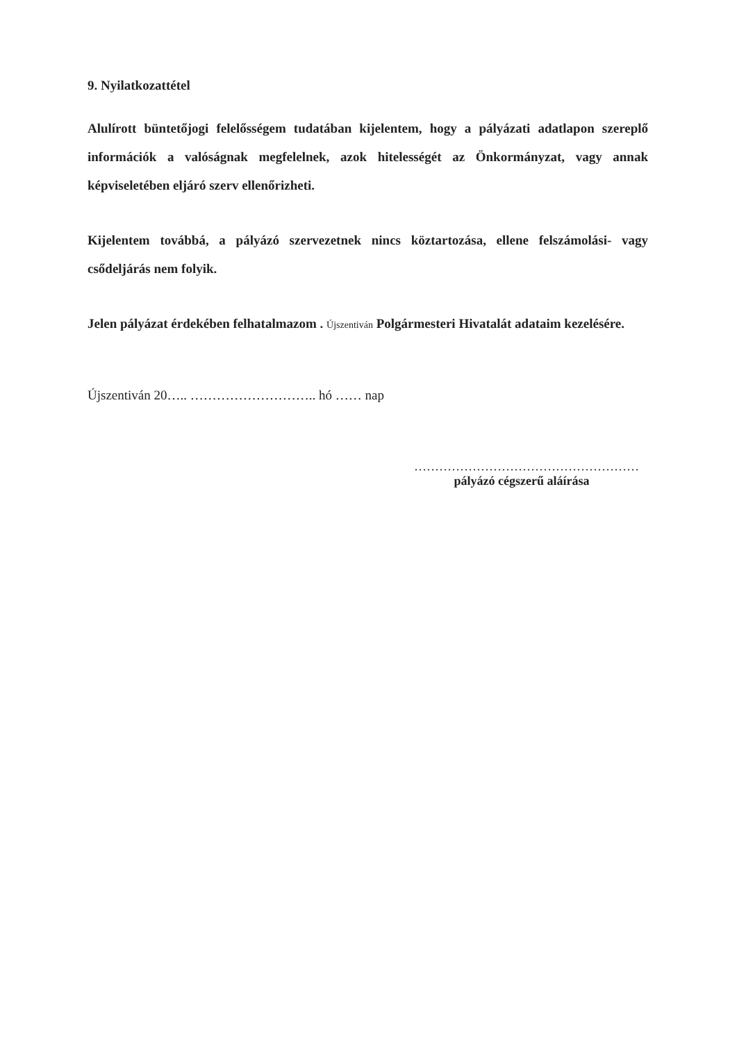9. Nyilatkozattétel
Alulírott büntetőjogi felelősségem tudatában kijelentem, hogy a pályázati adatlapon szereplő információk a valóságnak megfelelnek, azok hitelességét az Önkormányzat, vagy annak képviseletében eljáró szerv ellenőrizheti.
Kijelentem továbbá, a pályázó szervezetnek nincs köztartozása, ellene felszámolási- vagy csődeljárás nem folyik.
Jelen pályázat érdekében felhatalmazom . Újszentiván Polgármesteri Hivatalát adataim kezelésére.
Újszentiván 20….. ……………………….. hó …… nap
………………………………………………
pályázó cégszerű aláírása